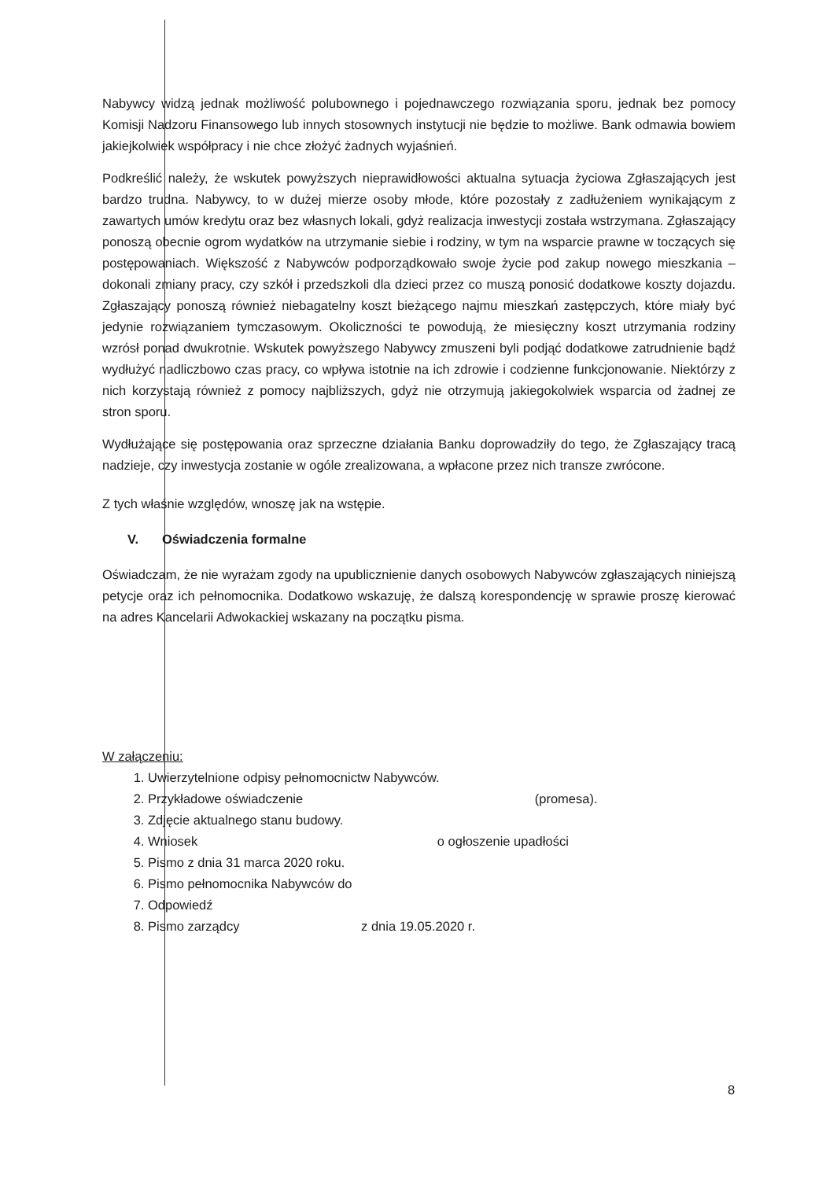Nabywcy widzą jednak możliwość polubownego i pojednawczego rozwiązania sporu, jednak bez pomocy Komisji Nadzoru Finansowego lub innych stosownych instytucji nie będzie to możliwe. Bank odmawia bowiem jakiejkolwiek współpracy i nie chce złożyć żadnych wyjaśnień.
Podkreślić należy, że wskutek powyższych nieprawidłowości aktualna sytuacja życiowa Zgłaszających jest bardzo trudna. Nabywcy, to w dużej mierze osoby młode, które pozostały z zadłużeniem wynikającym z zawartych umów kredytu oraz bez własnych lokali, gdyż realizacja inwestycji została wstrzymana. Zgłaszający ponoszą obecnie ogrom wydatków na utrzymanie siebie i rodziny, w tym na wsparcie prawne w toczących się postępowaniach. Większość z Nabywców podporządkowało swoje życie pod zakup nowego mieszkania – dokonali zmiany pracy, czy szkół i przedszkoli dla dzieci przez co muszą ponosić dodatkowe koszty dojazdu. Zgłaszający ponoszą również niebagatelny koszt bieżącego najmu mieszkań zastępczych, które miały być jedynie rozwiązaniem tymczasowym. Okoliczności te powodują, że miesięczny koszt utrzymania rodziny wzrósł ponad dwukrotnie. Wskutek powyższego Nabywcy zmuszeni byli podjąć dodatkowe zatrudnienie bądź wydłużyć nadliczbowo czas pracy, co wpływa istotnie na ich zdrowie i codzienne funkcjonowanie. Niektórzy z nich korzystają również z pomocy najbliższych, gdyż nie otrzymują jakiegokolwiek wsparcia od żadnej ze stron sporu.
Wydłużające się postępowania oraz sprzeczne działania Banku doprowadziły do tego, że Zgłaszający tracą nadzieje, czy inwestycja zostanie w ogóle zrealizowana, a wpłacone przez nich transze zwrócone.
Z tych właśnie względów, wnoszę jak na wstępie.
V. Oświadczenia formalne
Oświadczam, że nie wyrażam zgody na upublicznienie danych osobowych Nabywców zgłaszających niniejszą petycje oraz ich pełnomocnika. Dodatkowo wskazuję, że dalszą korespondencję w sprawie proszę kierować na adres Kancelarii Adwokackiej wskazany na początku pisma.
W załączeniu:
1. Uwierzytelnione odpisy pełnomocnictw Nabywców.
2. Przykładowe oświadczenie (promesa).
3. Zdjęcie aktualnego stanu budowy.
4. Wniosek o ogłoszenie upadłości
5. Pismo z dnia 31 marca 2020 roku.
6. Pismo pełnomocnika Nabywców do
7. Odpowiedź
8. Pismo zarządcy z dnia 19.05.2020 r.
8